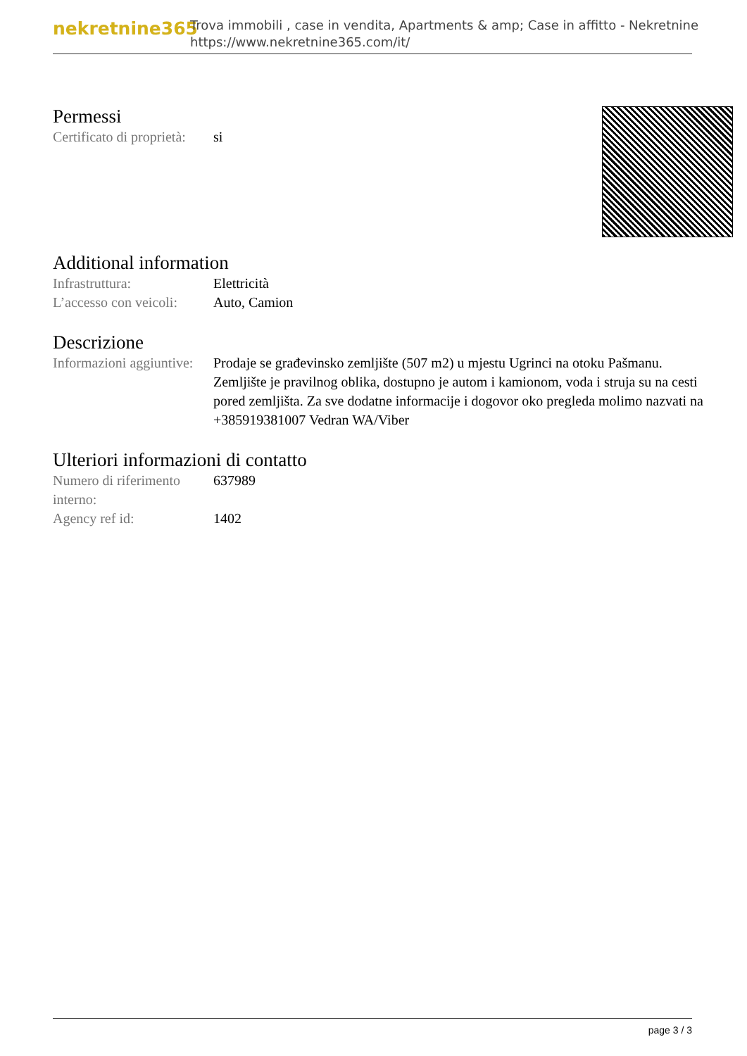nekretnine365
Trova immobili , case in vendita, Apartments & amp; Case in affitto - Nekretnine
https://www.nekretnine365.com/it/
Permessi
| Certificato di proprietà: | si |
Additional information
| Infrastruttura: | Elettricità |
| L’accesso con veicoli: | Auto, Camion |
Descrizione
| Informazioni aggiuntive: | Prodaje se građevinsko zemljište (507 m2) u mjestu Ugrinci na otoku Pašmanu. Zemljište je pravilnog oblika, dostupno je autom i kamionom, voda i struja su na cesti pored zemljišta. Za sve dodatne informacije i dogovor oko pregleda molimo nazvati na +385919381007 Vedran WA/Viber |
Ulteriori informazioni di contatto
| Numero di riferimento interno: | 637989 |
| Agency ref id: | 1402 |
page 3 / 3